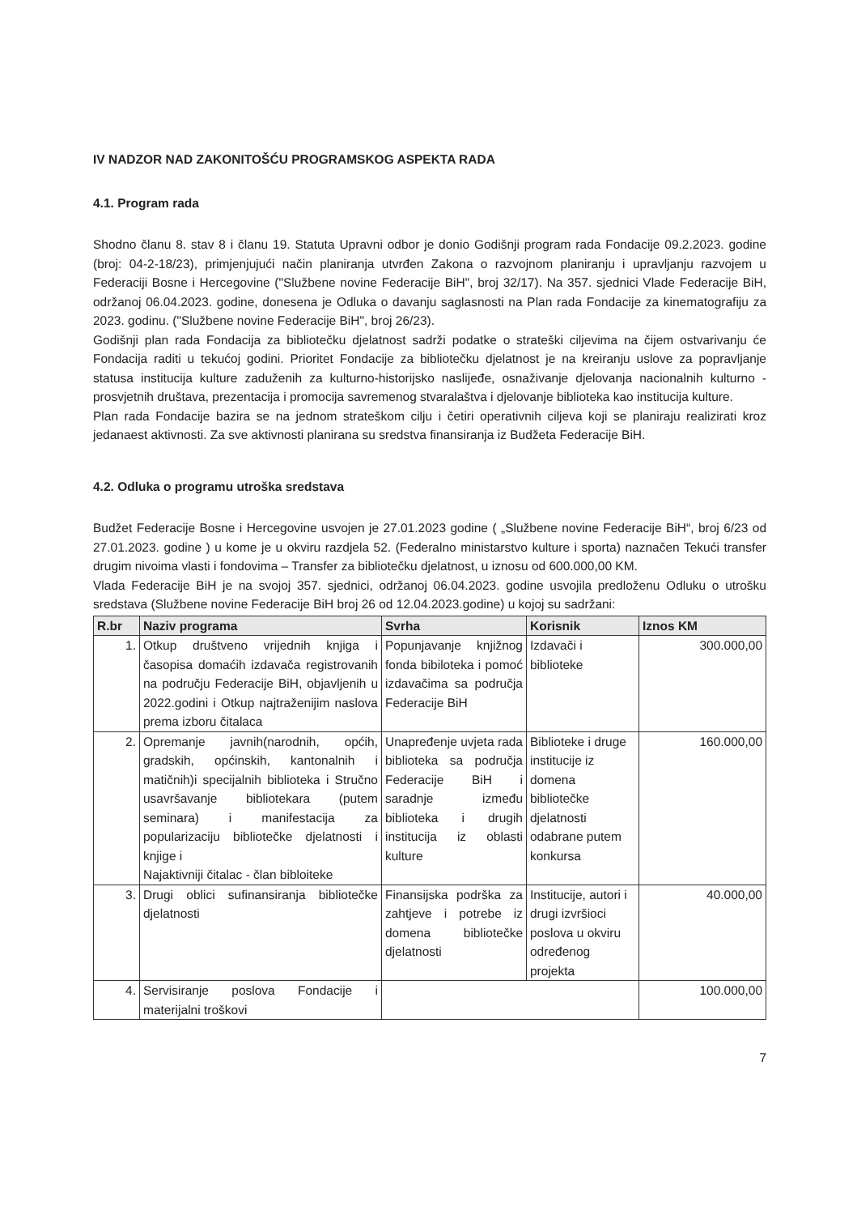IV NADZOR NAD ZAKONITOŠĆU PROGRAMSKOG ASPEKTA RADA
4.1. Program rada
Shodno članu 8. stav 8 i članu 19. Statuta Upravni odbor je donio Godišnji program rada Fondacije 09.2.2023. godine (broj: 04-2-18/23), primjenjujući način planiranja utvrđen Zakona o razvojnom planiranju i upravljanju razvojem u Federaciji Bosne i Hercegovine ("Službene novine Federacije BiH", broj 32/17). Na 357. sjednici Vlade Federacije BiH, održanoj 06.04.2023. godine, donesena je Odluka o davanju saglasnosti na Plan rada Fondacije za kinematografiju za 2023. godinu. ("Službene novine Federacije BiH", broj 26/23).
Godišnji plan rada Fondacija za bibliotečku djelatnost sadrži podatke o strateški ciljevima na čijem ostvarivanju će Fondacija raditi u tekućoj godini. Prioritet Fondacije za bibliotečku djelatnost je na kreiranju uslove za popravljanje statusa institucija kulture zaduženih za kulturno-historijsko naslijeđe, osnaživanje djelovanja nacionalnih kulturno -prosvjetnih društava, prezentacija i promocija savremenog stvaralaštva i djelovanje biblioteka kao institucija kulture.
Plan rada Fondacije bazira se na jednom strateškom cilju i četiri operativnih ciljeva koji se planiraju realizirati kroz jedanaest aktivnosti. Za sve aktivnosti planirana su sredstva finansiranja iz Budžeta Federacije BiH.
4.2. Odluka o programu utroška sredstava
Budžet Federacije Bosne i Hercegovine usvojen je 27.01.2023 godine ( „Službene novine Federacije BiH“, broj 6/23 od 27.01.2023. godine ) u kome je u okviru razdjela 52. (Federalno ministarstvo kulture i sporta) naznačen Tekući transfer drugim nivoima vlasti i fondovima – Transfer za bibliotečku djelatnost, u iznosu od 600.000,00 KM.
Vlada Federacije BiH je na svojoj 357. sjednici, održanoj 06.04.2023. godine usvojila predloženu Odluku o utrošku sredstava (Službene novine Federacije BiH broj 26 od 12.04.2023.godine) u kojoj su sadržani:
| R.br | Naziv programa | Svrha | Korisnik | Iznos KM |
| --- | --- | --- | --- | --- |
| 1. | Otkup društveno vrijednih knjiga i časopisa domaćih izdavača registrovanih na području Federacije BiH, objavljenih u 2022.godini i Otkup najtraženijim naslova prema izboru čitalaca | Popunjavanje knjižnog fonda bibiloteka i pomoć izdavačima sa područja Federacije BiH | Izdavači i biblioteke | 300.000,00 |
| 2. | Opremanje javnih(narodnih, općih, gradskih, općinskih, kantonalnih i matičnih)i specijalnih biblioteka i Stručno usavršavanje bibliotekara (putem seminara) i manifestacija za popularizaciju bibliotečke djelatnosti i knjige i Najaktivniji čitalac - član bibloiteke | Unapređenje uvjeta rada biblioteka sa područja Federacije BiH i saradnje između biblioteka i drugih institucija iz oblasti kulture | Biblioteke i druge institucije iz domena bibliotečke djelatnosti odabrane putem konkursa | 160.000,00 |
| 3. | Drugi oblici sufinansiranja bibliotečke djelatnosti | Finansijska podrška za zahtjeve i potrebe iz domena bibliotečke djelatnosti | Institucije, autori i drugi izvršioci poslova u okviru određenog projekta | 40.000,00 |
| 4. | Servisiranje poslova Fondacije i materijalni troškovi | | | 100.000,00 |
7